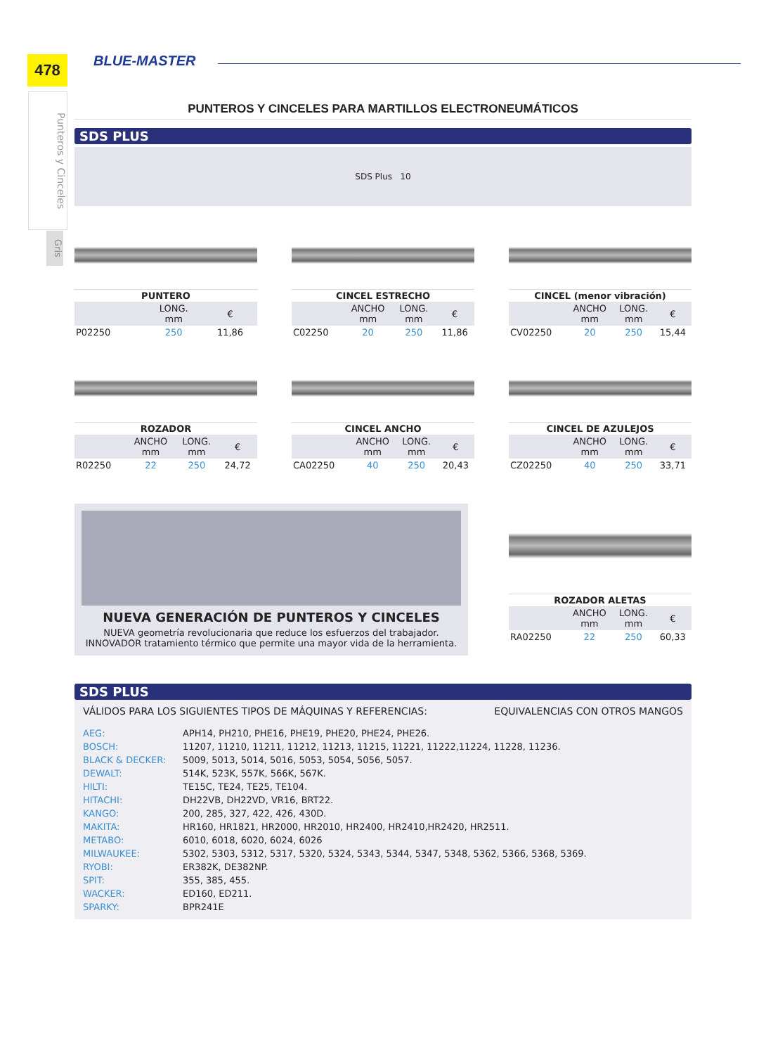478
Punteros y Cinceles
Gris
BLUE-MASTER
PUNTEROS Y CINCELES PARA MARTILLOS ELECTRONEUMÁTICOS
SDS PLUS
SDS Plus 10
| PUNTERO | | |
| --- | --- | --- |
| | LONG. mm | € |
| P02250 | 250 | 11,86 |
| CINCEL ESTRECHO | | | |
| --- | --- | --- | --- |
| | ANCHO mm | LONG. mm | € |
| C02250 | 20 | 250 | 11,86 |
| CINCEL (menor vibración) | | | |
| --- | --- | --- | --- |
| | ANCHO mm | LONG. mm | € |
| CV02250 | 20 | 250 | 15,44 |
| ROZADOR | | | |
| --- | --- | --- | --- |
| | ANCHO mm | LONG. mm | € |
| R02250 | 22 | 250 | 24,72 |
| CINCEL ANCHO | | | |
| --- | --- | --- | --- |
| | ANCHO mm | LONG. mm | € |
| CA02250 | 40 | 250 | 20,43 |
| CINCEL DE AZULEJOS | | | |
| --- | --- | --- | --- |
| | ANCHO mm | LONG. mm | € |
| CZ02250 | 40 | 250 | 33,71 |
NUEVA GENERACIÓN DE PUNTEROS Y CINCELES
NUEVA geometría revolucionaria que reduce los esfuerzos del trabajador.
INNOVADOR tratamiento térmico que permite una mayor vida de la herramienta.
| ROZADOR ALETAS | | | |
| --- | --- | --- | --- |
| | ANCHO mm | LONG. mm | € |
| RA02250 | 22 | 250 | 60,33 |
SDS PLUS
VÁLIDOS PARA LOS SIGUIENTES TIPOS DE MÁQUINAS Y REFERENCIAS: EQUIVALENCIAS CON OTROS MANGOS
| AEG: | APH14, PH210, PHE16, PHE19, PHE20, PHE24, PHE26. |
| BOSCH: | 11207, 11210, 11211, 11212, 11213, 11215, 11221, 11222,11224, 11228, 11236. |
| BLACK & DECKER: | 5009, 5013, 5014, 5016, 5053, 5054, 5056, 5057. |
| DEWALT: | 514K, 523K, 557K, 566K, 567K. |
| HILTI: | TE15C, TE24, TE25, TE104. |
| HITACHI: | DH22VB, DH22VD, VR16, BRT22. |
| KANGO: | 200, 285, 327, 422, 426, 430D. |
| MAKITA: | HR160, HR1821, HR2000, HR2010, HR2400, HR2410,HR2420, HR2511. |
| METABO: | 6010, 6018, 6020, 6024, 6026 |
| MILWAUKEE: | 5302, 5303, 5312, 5317, 5320, 5324, 5343, 5344, 5347, 5348, 5362, 5366, 5368, 5369. |
| RYOBI: | ER382K, DE382NP. |
| SPIT: | 355, 385, 455. |
| WACKER: | ED160, ED211. |
| SPARKY: | BPR241E |